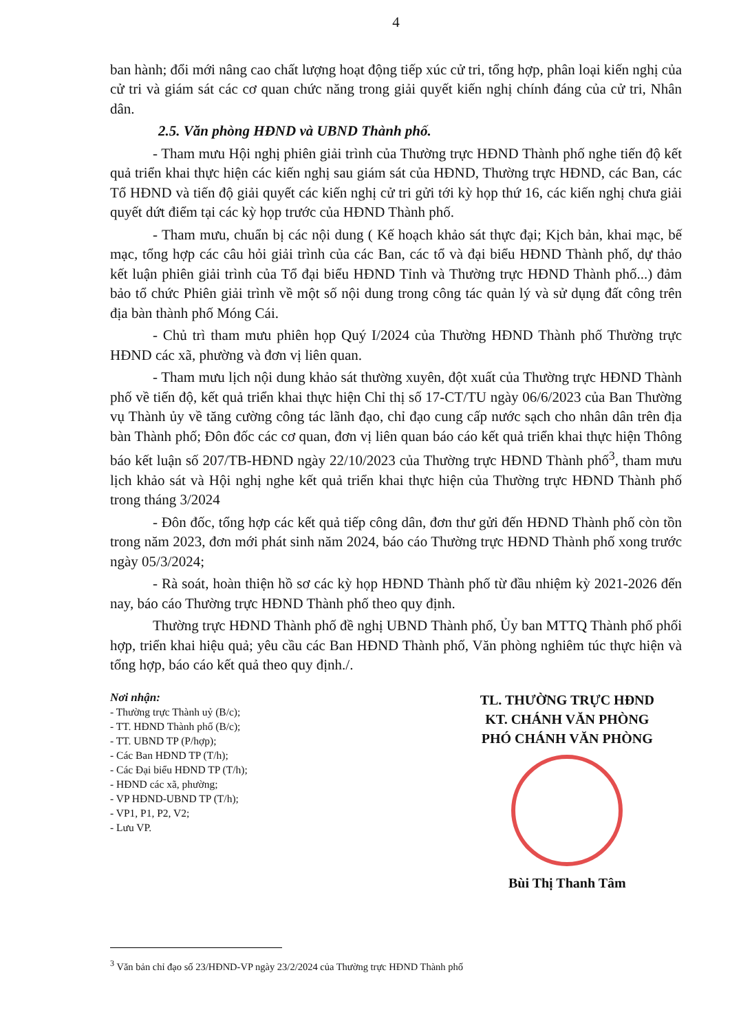4
ban hành; đổi mới nâng cao chất lượng hoạt động tiếp xúc cử tri, tổng hợp, phân loại kiến nghị của cử tri và giám sát các cơ quan chức năng trong giải quyết kiến nghị chính đáng của cử tri, Nhân dân.
2.5. Văn phòng HĐND và UBND Thành phố.
- Tham mưu Hội nghị phiên giải trình của Thường trực HĐND Thành phố nghe tiến độ kết quả triển khai thực hiện các kiến nghị sau giám sát của HĐND, Thường trực HĐND, các Ban, các Tổ HĐND và tiến độ giải quyết các kiến nghị cử tri gửi tới kỳ họp thứ 16, các kiến nghị chưa giải quyết dứt điểm tại các kỳ họp trước của HĐND Thành phố.
- Tham mưu, chuẩn bị các nội dung ( Kế hoạch khảo sát thực đại; Kịch bản, khai mạc, bế mạc, tổng hợp các câu hỏi giải trình của các Ban, các tổ và đại biểu HĐND Thành phố, dự thảo kết luận phiên giải trình của Tổ đại biểu HĐND Tỉnh và Thường trực HĐND Thành phố...) đảm bảo tổ chức Phiên giải trình về một số nội dung trong công tác quản lý và sử dụng đất công trên địa bàn thành phố Móng Cái.
- Chủ trì tham mưu phiên họp Quý I/2024 của Thường HĐND Thành phố Thường trực HĐND các xã, phường và đơn vị liên quan.
- Tham mưu lịch nội dung khảo sát thường xuyên, đột xuất của Thường trực HĐND Thành phố về tiến độ, kết quả triển khai thực hiện Chỉ thị số 17-CT/TU ngày 06/6/2023 của Ban Thường vụ Thành ủy về tăng cường công tác lãnh đạo, chỉ đạo cung cấp nước sạch cho nhân dân trên địa bàn Thành phố; Đôn đốc các cơ quan, đơn vị liên quan báo cáo kết quả triển khai thực hiện Thông báo kết luận số 207/TB-HĐND ngày 22/10/2023 của Thường trực HĐND Thành phố<sup>3</sup>, tham mưu lịch khảo sát và Hội nghị nghe kết quả triển khai thực hiện của Thường trực HĐND Thành phố trong tháng 3/2024
- Đôn đốc, tổng hợp các kết quả tiếp công dân, đơn thư gửi đến HĐND Thành phố còn tồn trong năm 2023, đơn mới phát sinh năm 2024, báo cáo Thường trực HĐND Thành phố xong trước ngày 05/3/2024;
- Rà soát, hoàn thiện hồ sơ các kỳ họp HĐND Thành phố từ đầu nhiệm kỳ 2021-2026 đến nay, báo cáo Thường trực HĐND Thành phố theo quy định.
Thường trực HĐND Thành phố đề nghị UBND Thành phố, Ủy ban MTTQ Thành phố phối hợp, triển khai hiệu quả; yêu cầu các Ban HĐND Thành phố, Văn phòng nghiêm túc thực hiện và tổng hợp, báo cáo kết quả theo quy định./.
Nơi nhận:
- Thường trực Thành uỷ (B/c);
- TT. HĐND Thành phố (B/c);
- TT. UBND TP (P/hợp);
- Các Ban HĐND TP (T/h);
- Các Đại biểu HĐND TP (T/h);
- HĐND các xã, phường;
- VP HĐND-UBND TP (T/h);
- VP1, P1, P2, V2;
- Lưu VP.
TL. THƯỜNG TRỰC HĐND
KT. CHÁNH VĂN PHÒNG
PHÓ CHÁNH VĂN PHÒNG
Bùi Thị Thanh Tâm
<sup>3</sup> Văn bản chỉ đạo số 23/HĐND-VP ngày 23/2/2024 của Thường trực HĐND Thành phố